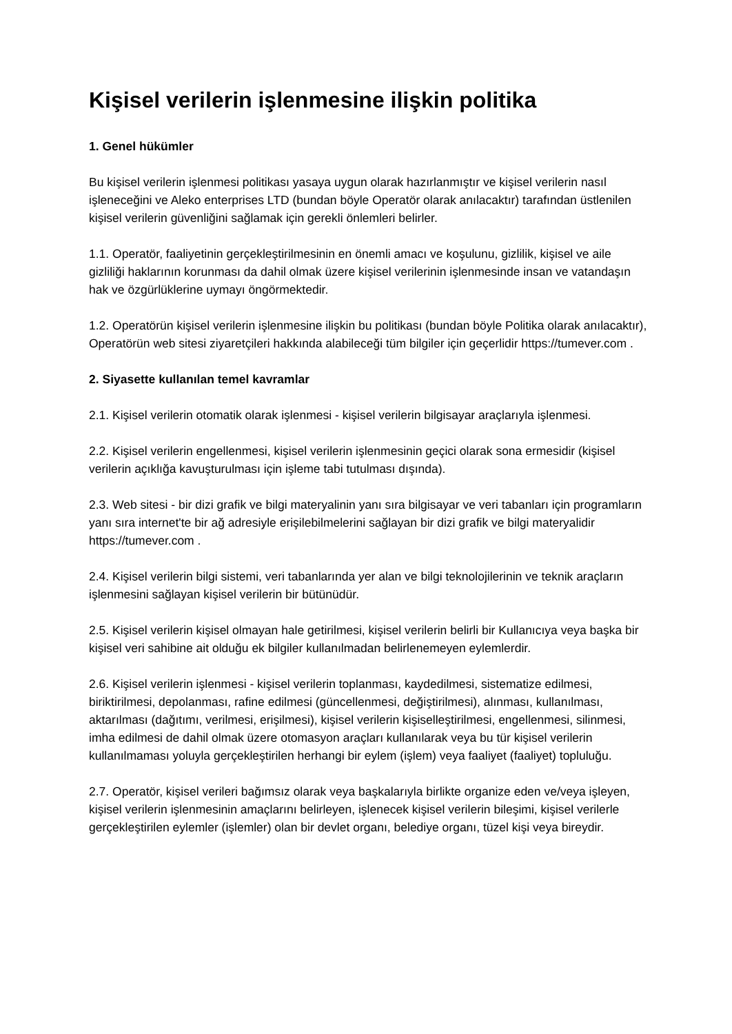Kişisel verilerin işlenmesine ilişkin politika
1. Genel hükümler
Bu kişisel verilerin işlenmesi politikası yasaya uygun olarak hazırlanmıştır ve kişisel verilerin nasıl işleneceğini ve Aleko enterprises LTD (bundan böyle Operatör olarak anılacaktır) tarafından üstlenilen kişisel verilerin güvenliğini sağlamak için gerekli önlemleri belirler.
1.1. Operatör, faaliyetinin gerçekleştirilmesinin en önemli amacı ve koşulunu, gizlilik, kişisel ve aile gizliliği haklarının korunması da dahil olmak üzere kişisel verilerinin işlenmesinde insan ve vatandaşın hak ve özgürlüklerine uymayı öngörmektedir.
1.2. Operatörün kişisel verilerin işlenmesine ilişkin bu politikası (bundan böyle Politika olarak anılacaktır), Operatörün web sitesi ziyaretçileri hakkında alabileceği tüm bilgiler için geçerlidir https://tumever.com .
2. Siyasette kullanılan temel kavramlar
2.1. Kişisel verilerin otomatik olarak işlenmesi - kişisel verilerin bilgisayar araçlarıyla işlenmesi.
2.2. Kişisel verilerin engellenmesi, kişisel verilerin işlenmesinin geçici olarak sona ermesidir (kişisel verilerin açıklığa kavuşturulması için işleme tabi tutulması dışında).
2.3. Web sitesi - bir dizi grafik ve bilgi materyalinin yanı sıra bilgisayar ve veri tabanları için programların yanı sıra internet'te bir ağ adresiyle erişilebilmelerini sağlayan bir dizi grafik ve bilgi materyalidir https://tumever.com .
2.4. Kişisel verilerin bilgi sistemi, veri tabanlarında yer alan ve bilgi teknolojilerinin ve teknik araçların işlenmesini sağlayan kişisel verilerin bir bütünüdür.
2.5. Kişisel verilerin kişisel olmayan hale getirilmesi, kişisel verilerin belirli bir Kullanıcıya veya başka bir kişisel veri sahibine ait olduğu ek bilgiler kullanılmadan belirlenemeyen eylemlerdir.
2.6. Kişisel verilerin işlenmesi - kişisel verilerin toplanması, kaydedilmesi, sistematize edilmesi, biriktirilmesi, depolanması, rafine edilmesi (güncellenmesi, değiştirilmesi), alınması, kullanılması, aktarılması (dağıtımı, verilmesi, erişilmesi), kişisel verilerin kişiselleştirilmesi, engellenmesi, silinmesi, imha edilmesi de dahil olmak üzere otomasyon araçları kullanılarak veya bu tür kişisel verilerin kullanılmaması yoluyla gerçekleştirilen herhangi bir eylem (işlem) veya faaliyet (faaliyet) topluluğu.
2.7. Operatör, kişisel verileri bağımsız olarak veya başkalarıyla birlikte organize eden ve/veya işleyen, kişisel verilerin işlenmesinin amaçlarını belirleyen, işlenecek kişisel verilerin bileşimi, kişisel verilerle gerçekleştirilen eylemler (işlemler) olan bir devlet organı, belediye organı, tüzel kişi veya bireydir.